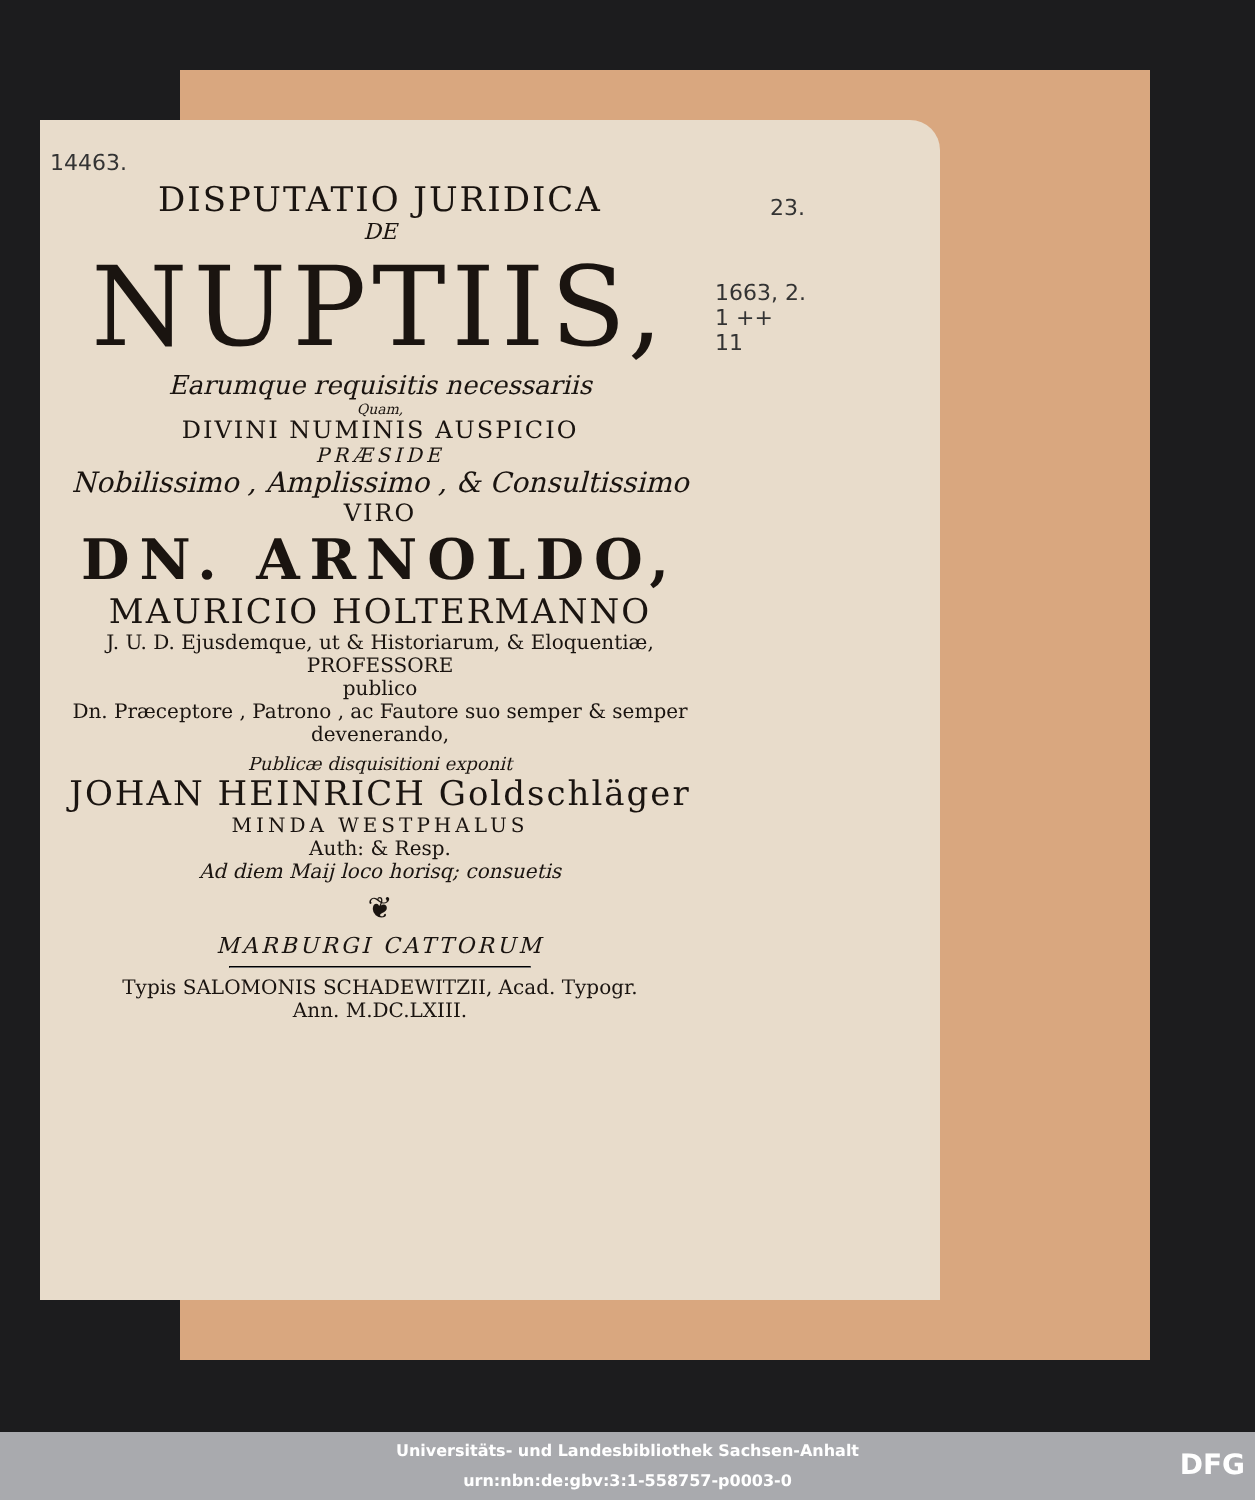14463.
23.
1663, 2.
1 ++
11
DISPUTATIO JURIDICA
DE
NUPTIIS,
Earumque requisitis necessariis
Quam,
DIVINI NUMINIS AUSPICIO
PRÆSIDE
Nobilissimo , Amplissimo , & Consultissimo
VIRO
DN. ARNOLDO,
MAURICIO HOLTERMANNO
J. U. D. Ejusdemque, ut & Historiarum, & Eloquentiæ, PROFESSORE
publico
Dn. Præceptore , Patrono , ac Fautore suo semper & semper devenerando,
Publicæ disquisitioni exponit
JOHAN HEINRICH Goldschläger
MINDA WESTPHALUS
Auth: & Resp.
Ad diem Maij loco horisq; consuetis
❦
MARBURGI CATTORUM
Typis SALOMONIS SCHADEWITZII, Acad. Typogr.
Ann. M.DC.LXIII.
Universitäts- und Landesbibliothek Sachsen-Anhalt
urn:nbn:de:gbv:3:1-558757-p0003-0
DFG